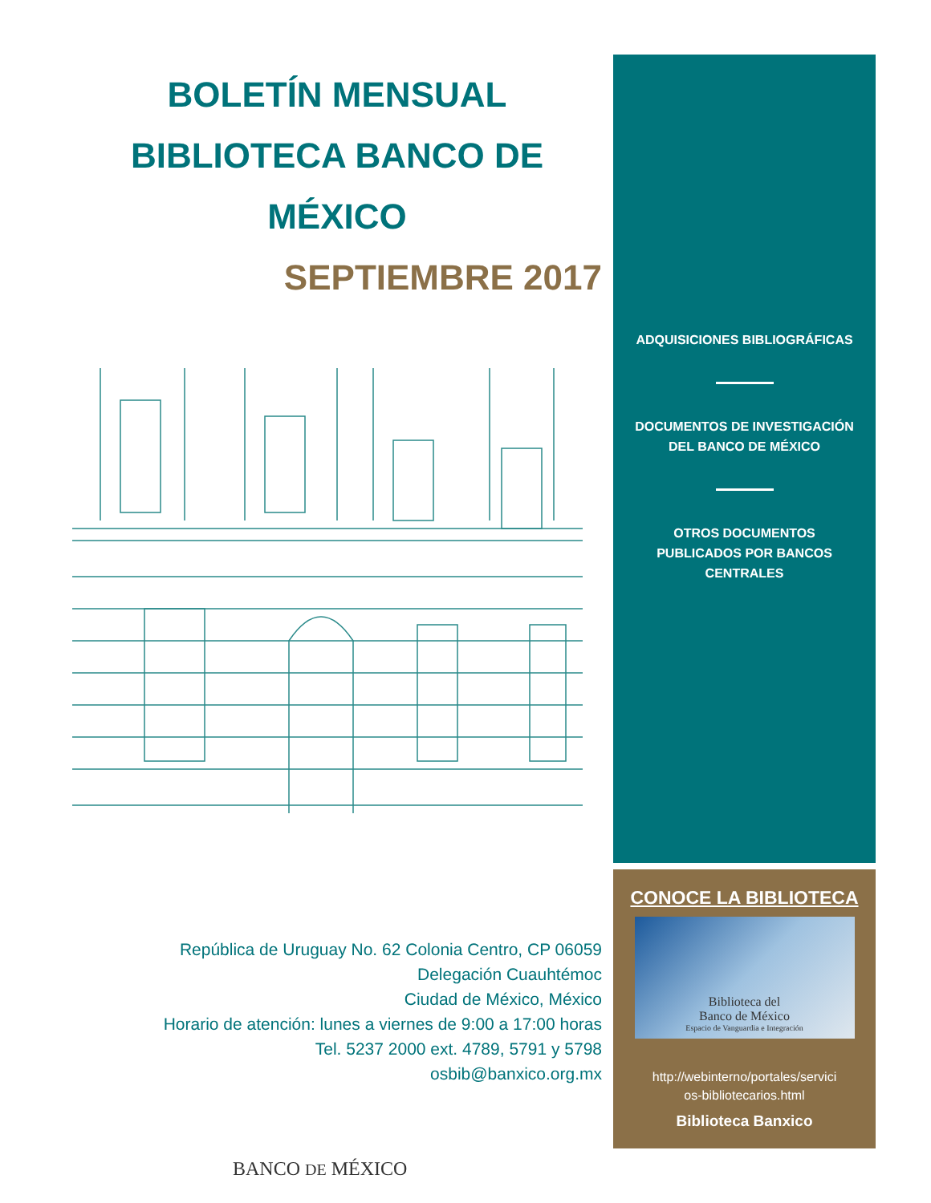BOLETÍN MENSUAL
BIBLIOTECA BANCO DE MÉXICO
SEPTIEMBRE 2017
República de Uruguay No. 62 Colonia Centro, CP 06059
Delegación Cuauhtémoc
Ciudad de México, México
Horario de atención: lunes a viernes de 9:00 a 17:00 horas
Tel. 5237 2000 ext. 4789, 5791 y 5798
osbib@banxico.org.mx
BANCO DE MÉXICO
ADQUISICIONES BIBLIOGRÁFICAS
DOCUMENTOS DE INVESTIGACIÓN
DEL BANCO DE MÉXICO
OTROS DOCUMENTOS
PUBLICADOS POR BANCOS
CENTRALES
CONOCE LA BIBLIOTECA
Biblioteca del
Banco de México
Espacio de Vanguardia e Integración
http://webinterno/portales/servici
os-bibliotecarios.html
Biblioteca Banxico